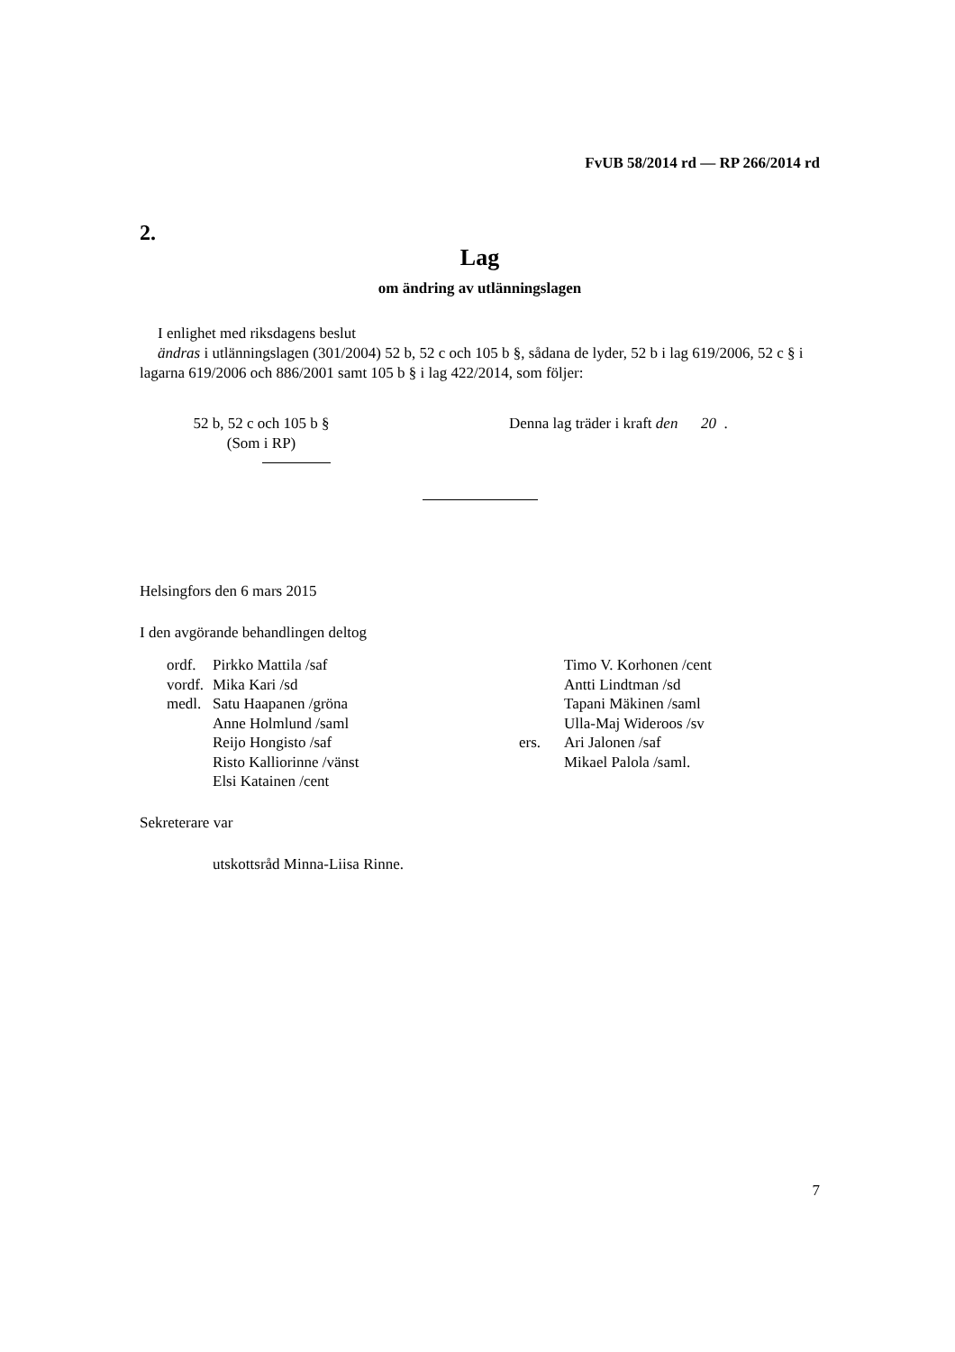FvUB 58/2014 rd — RP 266/2014 rd
2.
Lag
om ändring av utlänningslagen
I enlighet med riksdagens beslut
ändras i utlänningslagen (301/2004) 52 b, 52 c och 105 b §, sådana de lyder, 52 b i lag 619/2006, 52 c § i lagarna 619/2006 och 886/2001 samt 105 b § i lag 422/2014, som följer:
52 b, 52 c och 105 b §
(Som i RP)
Denna lag träder i kraft den 20 .
Helsingfors den 6 mars 2015
I den avgörande behandlingen deltog
| ordf. | Pirkko Mattila /saf | | Timo V. Korhonen /cent |
| vordf. | Mika Kari /sd | | Antti Lindtman /sd |
| medl. | Satu Haapanen /gröna | | Tapani Mäkinen /saml |
| | Anne Holmlund /saml | | Ulla-Maj Wideroos /sv |
| | Reijo Hongisto /saf | ers. | Ari Jalonen /saf |
| | Risto Kalliorinne /vänst | | Mikael Palola /saml. |
| | Elsi Katainen /cent | | |
Sekreterare var
utskottsråd Minna-Liisa Rinne.
7